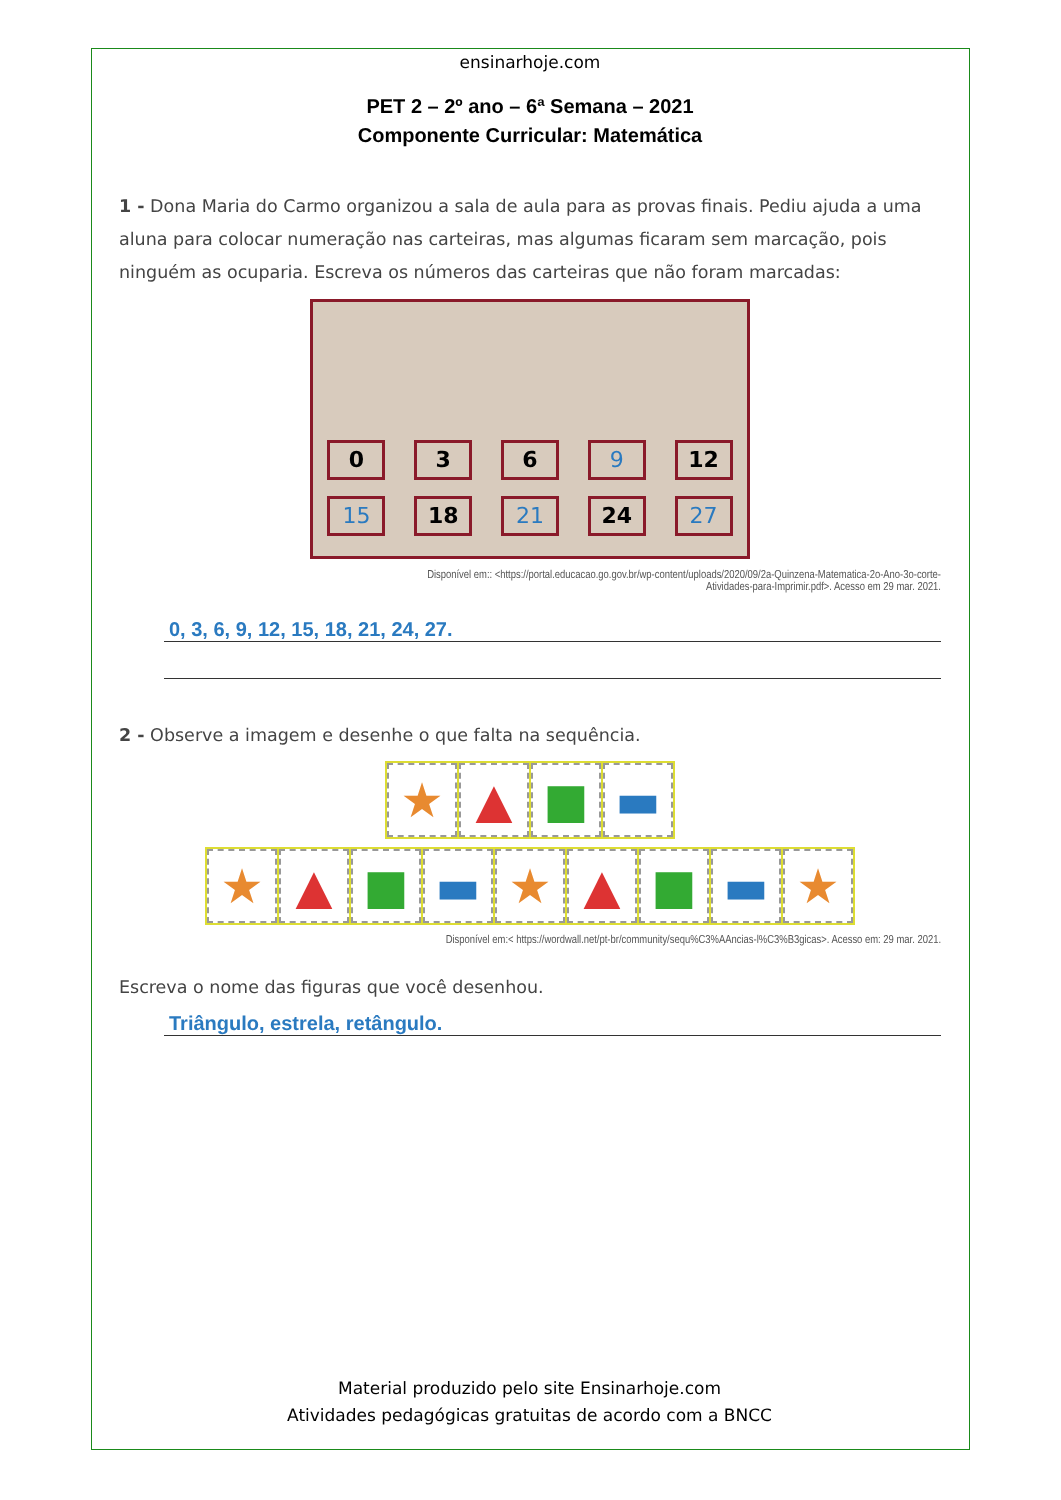ensinarhoje.com
PET 2 – 2º ano – 6ª Semana – 2021
Componente Curricular: Matemática
1 - Dona Maria do Carmo organizou a sala de aula para as provas finais. Pediu ajuda a uma aluna para colocar numeração nas carteiras, mas algumas ficaram sem marcação, pois ninguém as ocuparia. Escreva os números das carteiras que não foram marcadas:
0 3 6 9 12
15 18 21 24 27
Disponível em:: <https://portal.educacao.go.gov.br/wp-content/uploads/2020/09/2a-Quinzena-Matematica-2o-Ano-3o-corte-
Atividades-para-Imprimir.pdf>. Acesso em 29 mar. 2021.
0, 3, 6, 9, 12, 15, 18, 21, 24, 27.
2 - Observe a imagem e desenhe o que falta na sequência.
★ ▲ ■ ▬
★ ▲ ■ ▬ ★ ▲ ■ ▬ ★
Disponível em:< https://wordwall.net/pt-br/community/sequ%C3%AAncias-l%C3%B3gicas>. Acesso em: 29 mar. 2021.
Escreva o nome das figuras que você desenhou.
Triângulo, estrela, retângulo.
Material produzido pelo site Ensinarhoje.com
Atividades pedagógicas gratuitas de acordo com a BNCC